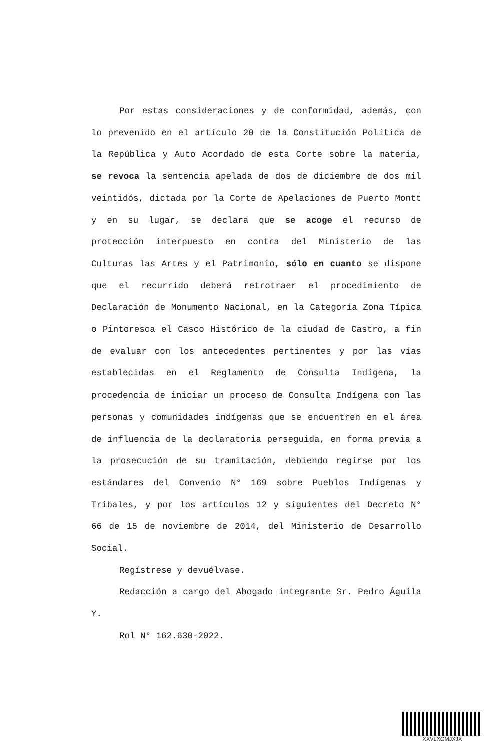Por estas consideraciones y de conformidad, además, con lo prevenido en el artículo 20 de la Constitución Política de la República y Auto Acordado de esta Corte sobre la materia, se revoca la sentencia apelada de dos de diciembre de dos mil veintidós, dictada por la Corte de Apelaciones de Puerto Montt y en su lugar, se declara que se acoge el recurso de protección interpuesto en contra del Ministerio de las Culturas las Artes y el Patrimonio, sólo en cuanto se dispone que el recurrido deberá retrotraer el procedimiento de Declaración de Monumento Nacional, en la Categoría Zona Típica o Pintoresca el Casco Histórico de la ciudad de Castro, a fin de evaluar con los antecedentes pertinentes y por las vías establecidas en el Reglamento de Consulta Indígena, la procedencia de iniciar un proceso de Consulta Indígena con las personas y comunidades indígenas que se encuentren en el área de influencia de la declaratoria perseguida, en forma previa a la prosecución de su tramitación, debiendo regirse por los estándares del Convenio N° 169 sobre Pueblos Indígenas y Tribales, y por los artículos 12 y siguientes del Decreto N° 66 de 15 de noviembre de 2014, del Ministerio de Desarrollo Social.
Regístrese y devuélvase.
Redacción a cargo del Abogado integrante Sr. Pedro Águila Y.
Rol N° 162.630-2022.
XXVLXGMJXJX